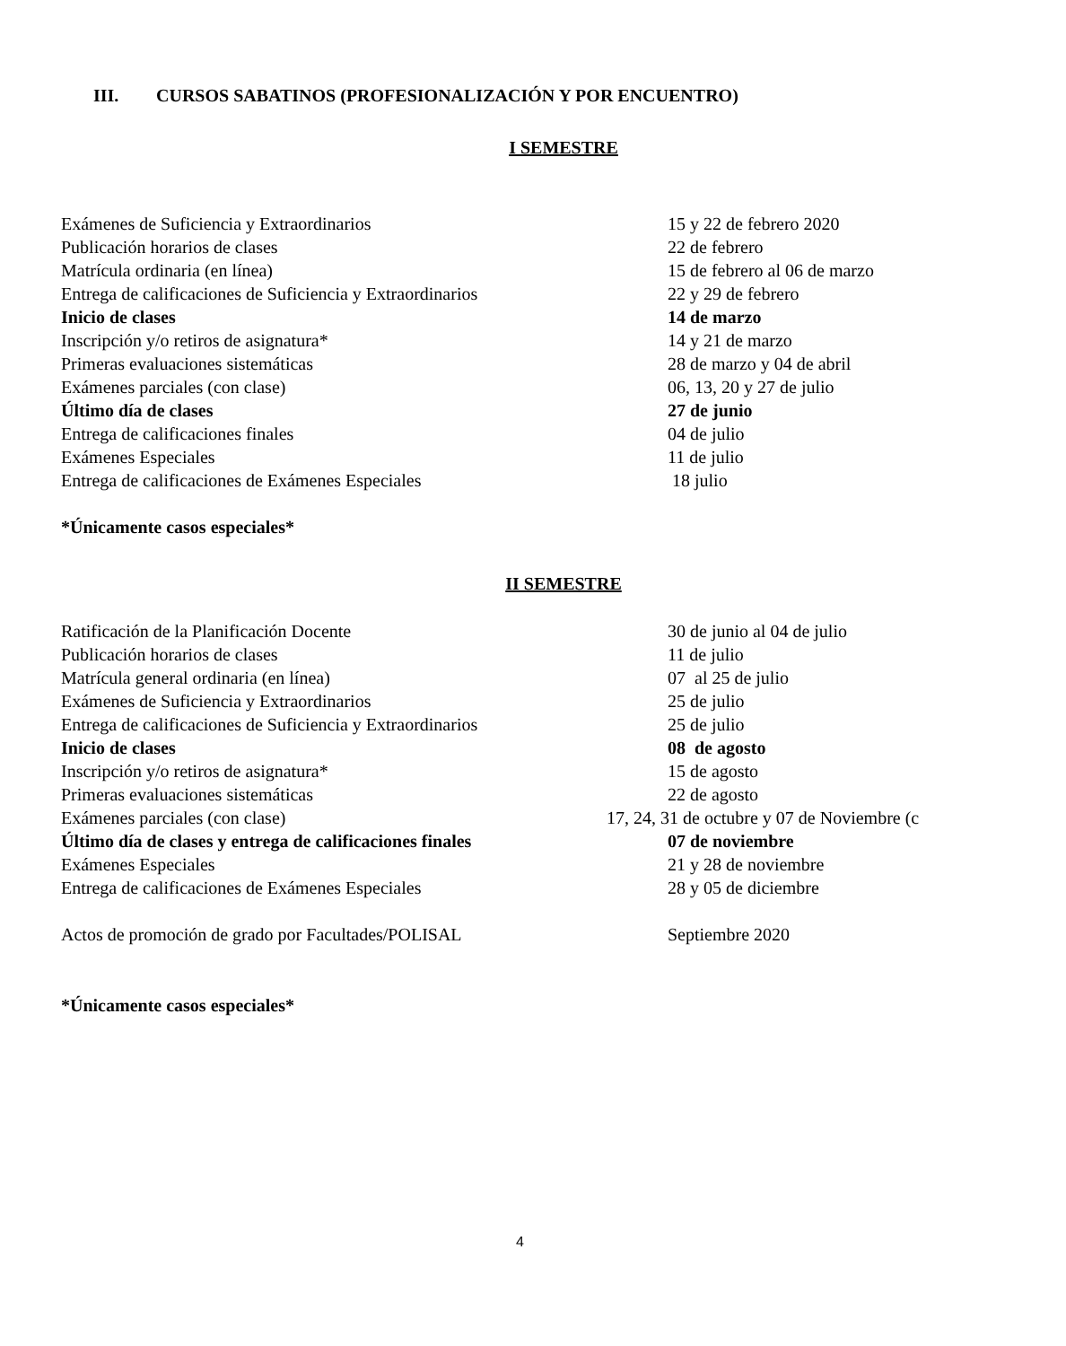III. CURSOS SABATINOS (PROFESIONALIZACIÓN Y POR ENCUENTRO)
I SEMESTRE
| Exámenes de Suficiencia y Extraordinarios | 15 y 22 de febrero 2020 |
| Publicación horarios de clases | 22 de febrero |
| Matrícula ordinaria (en línea) | 15 de febrero al 06 de marzo |
| Entrega de calificaciones de Suficiencia y Extraordinarios | 22 y 29 de febrero |
| Inicio de clases | 14 de marzo |
| Inscripción y/o retiros de asignatura* | 14 y 21 de marzo |
| Primeras evaluaciones sistemáticas | 28 de marzo y 04 de abril |
| Exámenes parciales (con clase) | 06, 13, 20 y 27 de julio |
| Último día de clases | 27 de junio |
| Entrega de calificaciones finales | 04 de julio |
| Exámenes Especiales | 11 de julio |
| Entrega de calificaciones de Exámenes Especiales | 18 julio |
*Únicamente casos especiales*
II SEMESTRE
| Ratificación de la Planificación Docente | 30 de junio al 04 de julio |
| Publicación horarios de clases | 11 de julio |
| Matrícula general ordinaria (en línea) | 07 al 25 de julio |
| Exámenes de Suficiencia y Extraordinarios | 25 de julio |
| Entrega de calificaciones de Suficiencia y Extraordinarios | 25 de julio |
| Inicio de clases | 08 de agosto |
| Inscripción y/o retiros de asignatura* | 15 de agosto |
| Primeras evaluaciones sistemáticas | 22 de agosto |
| Exámenes parciales (con clase) | 17, 24, 31 de octubre y 07 de Noviembre (c |
| Último día de clases y entrega de calificaciones finales | 07 de noviembre |
| Exámenes Especiales | 21 y 28 de noviembre |
| Entrega de calificaciones de Exámenes Especiales | 28 y 05 de diciembre |
| Actos de promoción de grado por Facultades/POLISAL | Septiembre 2020 |
*Únicamente casos especiales*
4